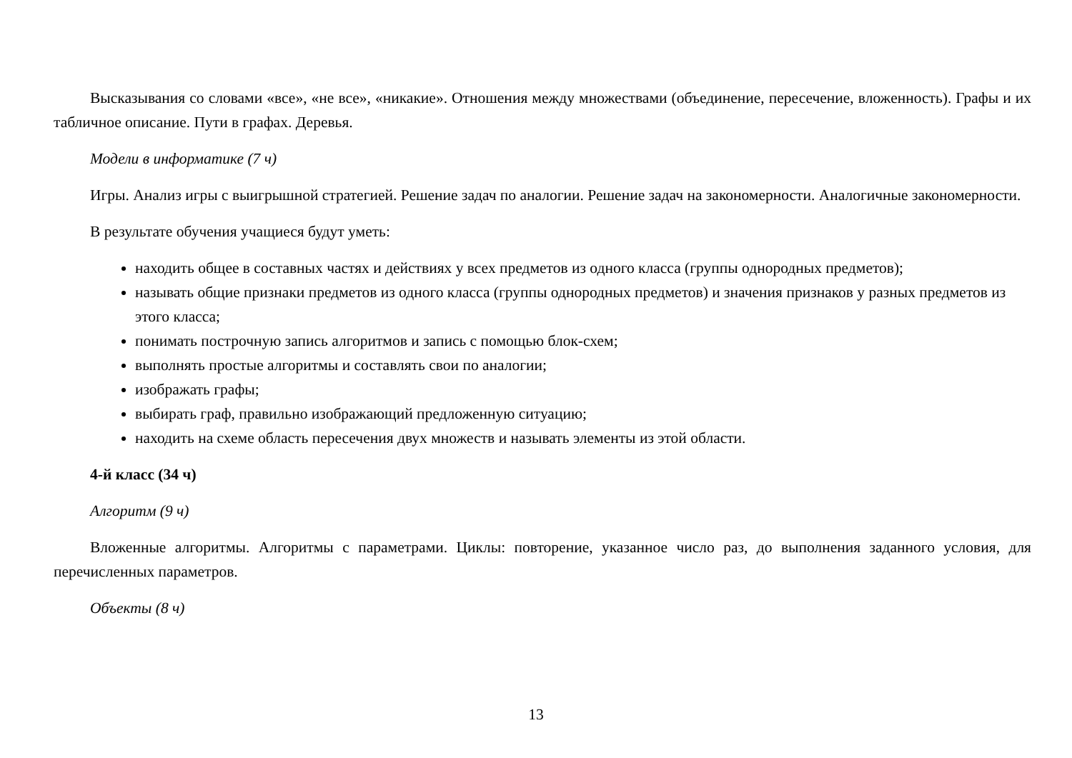Высказывания со словами «все», «не все», «никакие». Отношения между множествами (объединение, пересечение, вложенность). Графы и их табличное описание. Пути в графах. Деревья.
Модели в информатике (7 ч)
Игры. Анализ игры с выигрышной стратегией. Решение задач по аналогии. Решение задач на закономерности. Аналогичные закономерности.
В результате обучения учащиеся будут уметь:
находить общее в составных частях и действиях у всех предметов из одного класса (группы однородных предметов);
называть общие признаки предметов из одного класса (группы однородных предметов) и значения признаков у разных предметов из этого класса;
понимать построчную запись алгоритмов и запись с помощью блок-схем;
выполнять простые алгоритмы и составлять свои по аналогии;
изображать графы;
выбирать граф, правильно изображающий предложенную ситуацию;
находить на схеме область пересечения двух множеств и называть элементы из этой области.
4-й класс (34 ч)
Алгоритм (9 ч)
Вложенные алгоритмы. Алгоритмы с параметрами. Циклы: повторение, указанное число раз, до выполнения заданного условия, для перечисленных параметров.
Объекты (8 ч)
13